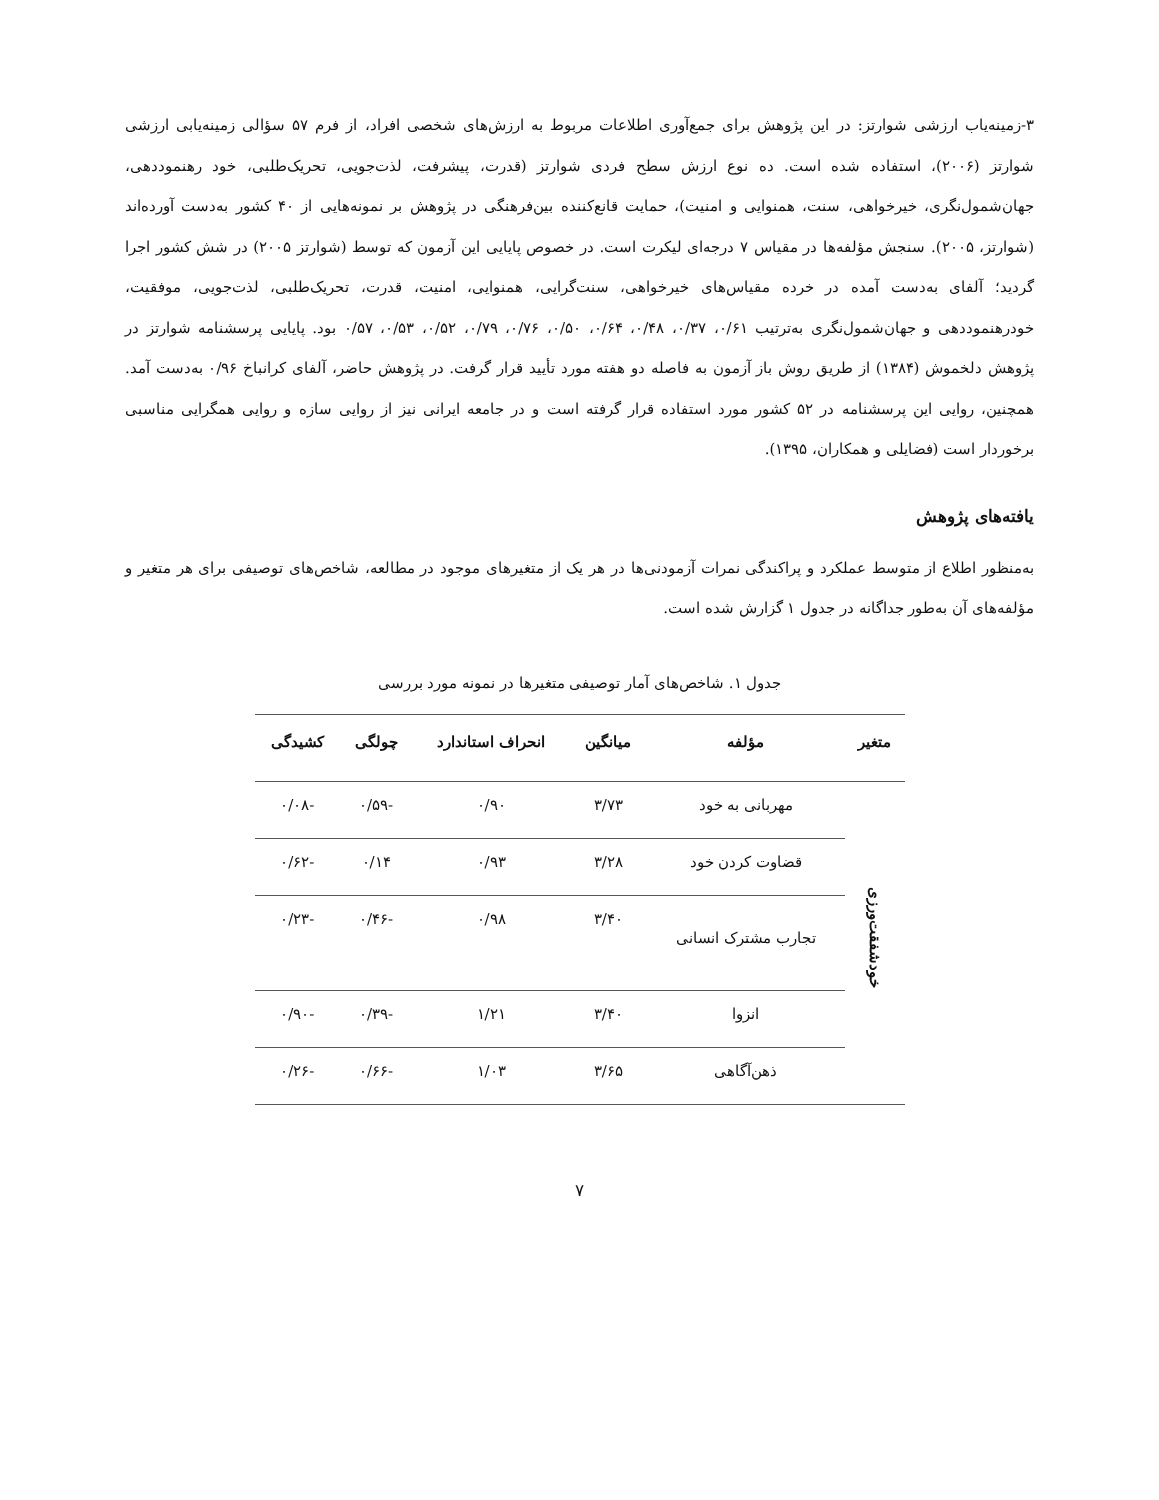۳-زمینه‌یاب ارزشی شوارتز: در این پژوهش برای جمع‌آوری اطلاعات مربوط به ارزش‌های شخصی افراد، از فرم ۵۷ سؤالی زمینه‌یابی ارزشی شوارتز (۲۰۰۶)، استفاده شده است. ده نوع ارزش سطح فردی شوارتز (قدرت، پیشرفت، لذت‌جویی، تحریک‌طلبی، خود رهنموددهی، جهان‌شمول‌نگری، خیرخواهی، سنت، همنوایی و امنیت)، حمایت قانع‌کننده بین‌فرهنگی در پژوهش بر نمونه‌هایی از ۴۰ کشور به‌دست آورده‌اند (شوارتز، ۲۰۰۵). سنجش مؤلفه‌ها در مقیاس ۷ درجه‌ای لیکرت است. در خصوص پایایی این آزمون که توسط (شوارتز ۲۰۰۵) در شش کشور اجرا گردید؛ آلفای به‌دست آمده در خرده مقیاس‌های خیرخواهی، سنت‌گرایی، همنوایی، امنیت، قدرت، تحریک‌طلبی، لذت‌جویی، موفقیت، خودرهنموددهی و جهان‌شمول‌نگری به‌ترتیب ۰/۶۱، ۰/۳۷، ۰/۴۸، ۰/۶۴، ۰/۵۰، ۰/۷۶، ۰/۷۹، ۰/۵۲، ۰/۵۳، ۰/۵۷ بود. پایایی پرسشنامه شوارتز در پژوهش دلخموش (۱۳۸۴) از طریق روش باز آزمون به فاصله دو هفته مورد تأیید قرار گرفت. در پژوهش حاضر، آلفای کرانباخ ۰/۹۶ به‌دست آمد. همچنین، روایی این پرسشنامه در ۵۲ کشور مورد استفاده قرار گرفته است و در جامعه ایرانی نیز از روایی سازه و روایی همگرایی مناسبی برخوردار است (فضایلی و همکاران، ۱۳۹۵).
یافته‌های پژوهش
به‌منظور اطلاع از متوسط عملکرد و پراکندگی نمرات آزمودنی‌ها در هر یک از متغیرهای موجود در مطالعه، شاخص‌های توصیفی برای هر متغیر و مؤلفه‌های آن به‌طور جداگانه در جدول ۱ گزارش شده است.
جدول ۱. شاخص‌های آمار توصیفی متغیرها در نمونه مورد بررسی
| متغیر | مؤلفه | میانگین | انحراف استاندارد | چولگی | کشیدگی |
| --- | --- | --- | --- | --- | --- |
| خودشفقت‌ورزی | مهربانی به خود | ۳/۷۳ | ۰/۹۰ | -۰/۵۹ | -۰/۰۸ |
| | قضاوت کردن خود | ۳/۲۸ | ۰/۹۳ | ۰/۱۴ | -۰/۶۲ |
| | تجارب مشترک انسانی | ۳/۴۰ | ۰/۹۸ | -۰/۴۶ | -۰/۲۳ |
| | انزوا | ۳/۴۰ | ۱/۲۱ | -۰/۳۹ | -۰/۹۰ |
| | ذهن‌آگاهی | ۳/۶۵ | ۱/۰۳ | -۰/۶۶ | -۰/۲۶ |
۷